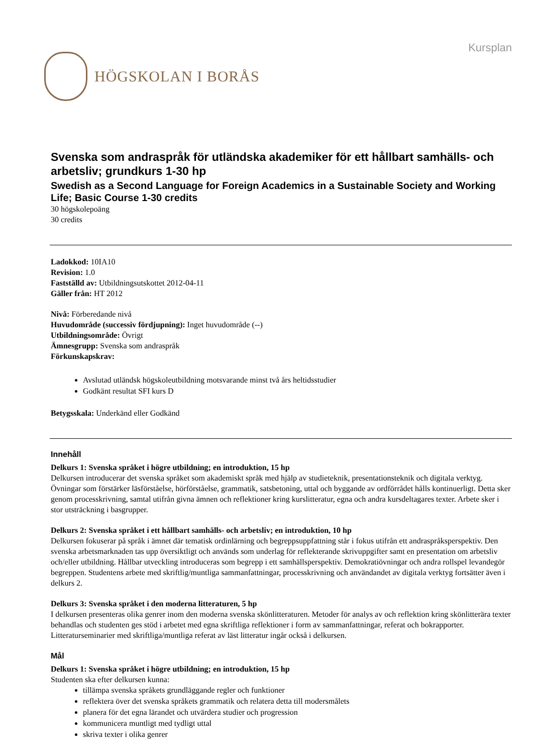HÖGSKOLAN I BORÅS
Kursplan
Svenska som andraspråk för utländska akademiker för ett hållbart samhälls- och arbetsliv; grundkurs 1-30 hp
Swedish as a Second Language for Foreign Academics in a Sustainable Society and Working Life; Basic Course 1-30 credits
30 högskolepoäng
30 credits
Ladokkod: 10IA10
Revision: 1.0
Fastställd av: Utbildningsutskottet 2012-04-11
Gäller från: HT 2012
Nivå: Förberedande nivå
Huvudområde (successiv fördjupning): Inget huvudområde (--)
Utbildningsområde: Övrigt
Ämnesgrupp: Svenska som andraspråk
Förkunskapskrav:
Avslutad utländsk högskoleutbildning motsvarande minst två års heltidsstudier
Godkänt resultat SFI kurs D
Betygsskala: Underkänd eller Godkänd
Innehåll
Delkurs 1: Svenska språket i högre utbildning; en introduktion, 15 hp
Delkursen introducerar det svenska språket som akademiskt språk med hjälp av studieteknik, presentationsteknik och digitala verktyg. Övningar som förstärker läsförståelse, hörförståelse, grammatik, satsbetoning, uttal och byggande av ordförrådet hålls kontinuerligt. Detta sker genom processkrivning, samtal utifrån givna ämnen och reflektioner kring kurslitteratur, egna och andra kursdeltagares texter. Arbete sker i stor utsträckning i basgrupper.
Delkurs 2: Svenska språket i ett hållbart samhälls- och arbetsliv; en introduktion, 10 hp
Delkursen fokuserar på språk i ämnet där tematisk ordinlärning och begreppsuppfattning står i fokus utifrån ett andraspråksperspektiv. Den svenska arbetsmarknaden tas upp översiktligt och används som underlag för reflekterande skrivuppgifter samt en presentation om arbetsliv och/eller utbildning. Hållbar utveckling introduceras som begrepp i ett samhällsperspektiv. Demokratiövningar och andra rollspel levandegör begreppen. Studentens arbete med skriftlig/muntliga sammanfattningar, processkrivning och användandet av digitala verktyg fortsätter även i delkurs 2.
Delkurs 3: Svenska språket i den moderna litteraturen, 5 hp
I delkursen presenteras olika genrer inom den moderna svenska skönlitteraturen. Metoder för analys av och reflektion kring skönlitterära texter behandlas och studenten ges stöd i arbetet med egna skriftliga reflektioner i form av sammanfattningar, referat och bokrapporter. Litteraturseminarier med skriftliga/muntliga referat av läst litteratur ingår också i delkursen.
Mål
Delkurs 1: Svenska språket i högre utbildning; en introduktion, 15 hp
Studenten ska efter delkursen kunna:
tillämpa svenska språkets grundläggande regler och funktioner
reflektera över det svenska språkets grammatik och relatera detta till modersmålets
planera för det egna lärandet och utvärdera studier och progression
kommunicera muntligt med tydligt uttal
skriva texter i olika genrer